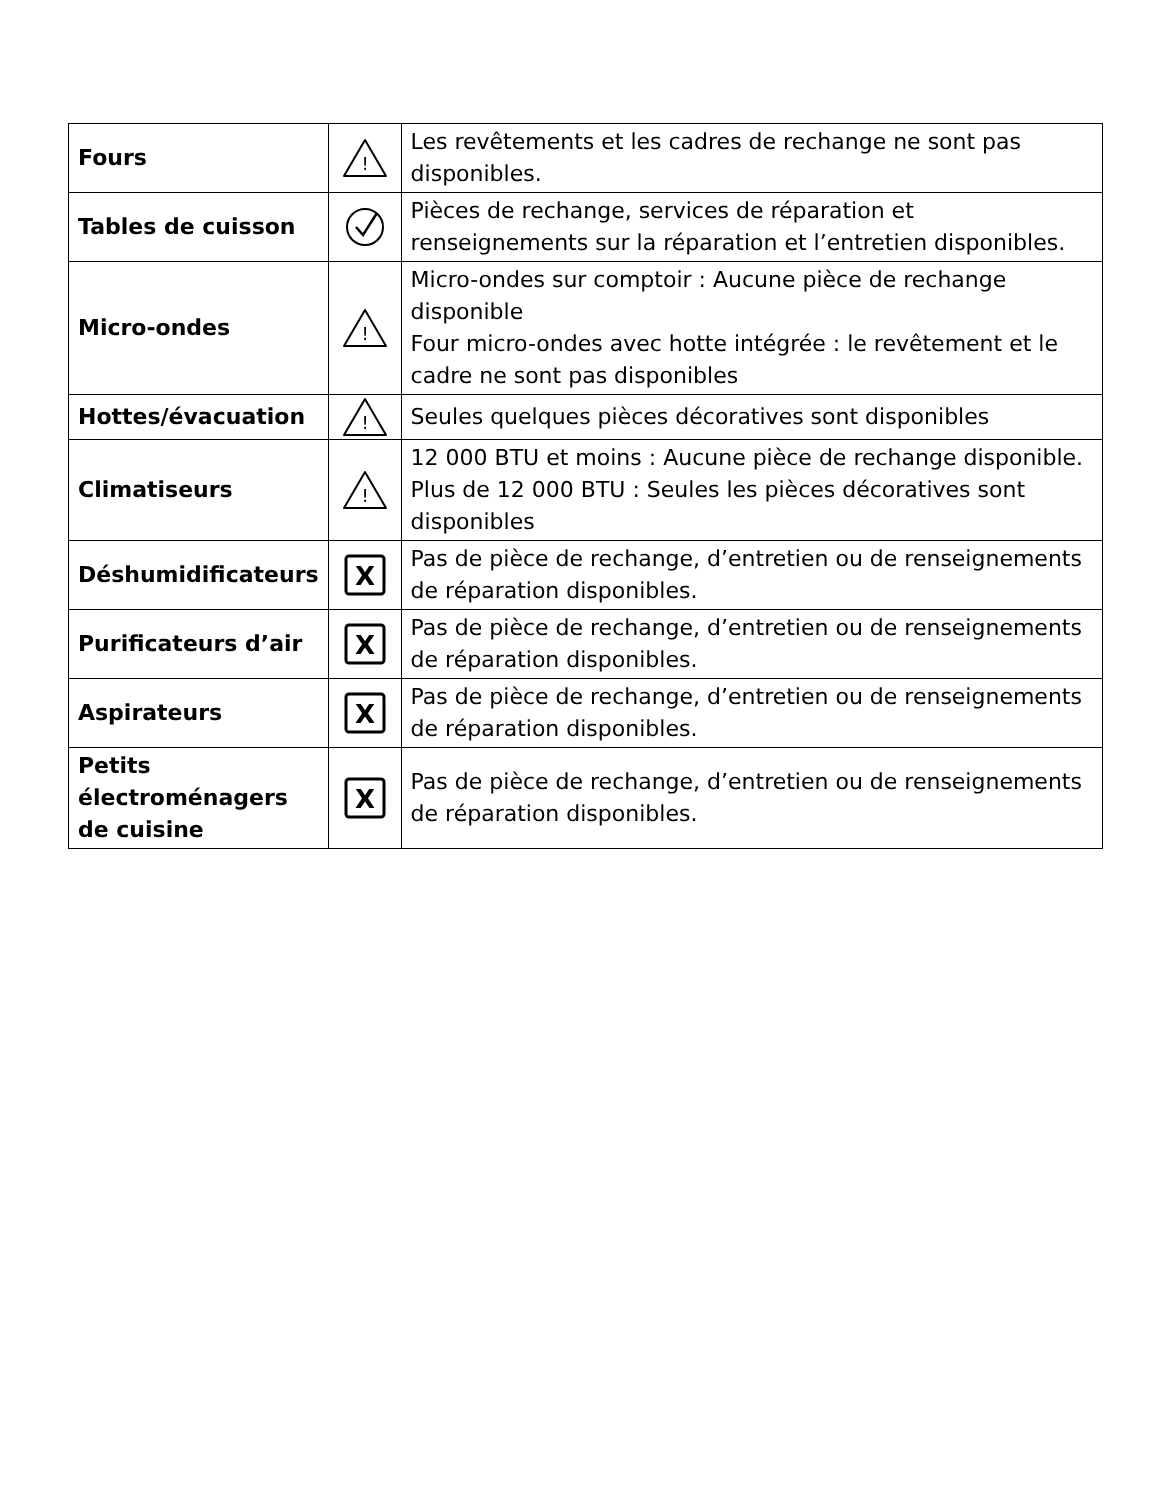| Fours | ! | Les revêtements et les cadres de rechange ne sont pas disponibles. |
| Tables de cuisson | | Pièces de rechange, services de réparation et renseignements sur la réparation et l’entretien disponibles. |
| Micro-ondes | ! | Micro-ondes sur comptoir : Aucune pièce de rechange disponible Four micro-ondes avec hotte intégrée : le revêtement et le cadre ne sont pas disponibles |
| Hottes/évacuation | ! | Seules quelques pièces décoratives sont disponibles |
| Climatiseurs | ! | 12 000 BTU et moins : Aucune pièce de rechange disponible. Plus de 12 000 BTU : Seules les pièces décoratives sont disponibles |
| Déshumidificateurs | X | Pas de pièce de rechange, d’entretien ou de renseignements de réparation disponibles. |
| Purificateurs d’air | X | Pas de pièce de rechange, d’entretien ou de renseignements de réparation disponibles. |
| Aspirateurs | X | Pas de pièce de rechange, d’entretien ou de renseignements de réparation disponibles. |
| Petits électroménagers de cuisine | X | Pas de pièce de rechange, d’entretien ou de renseignements de réparation disponibles. |